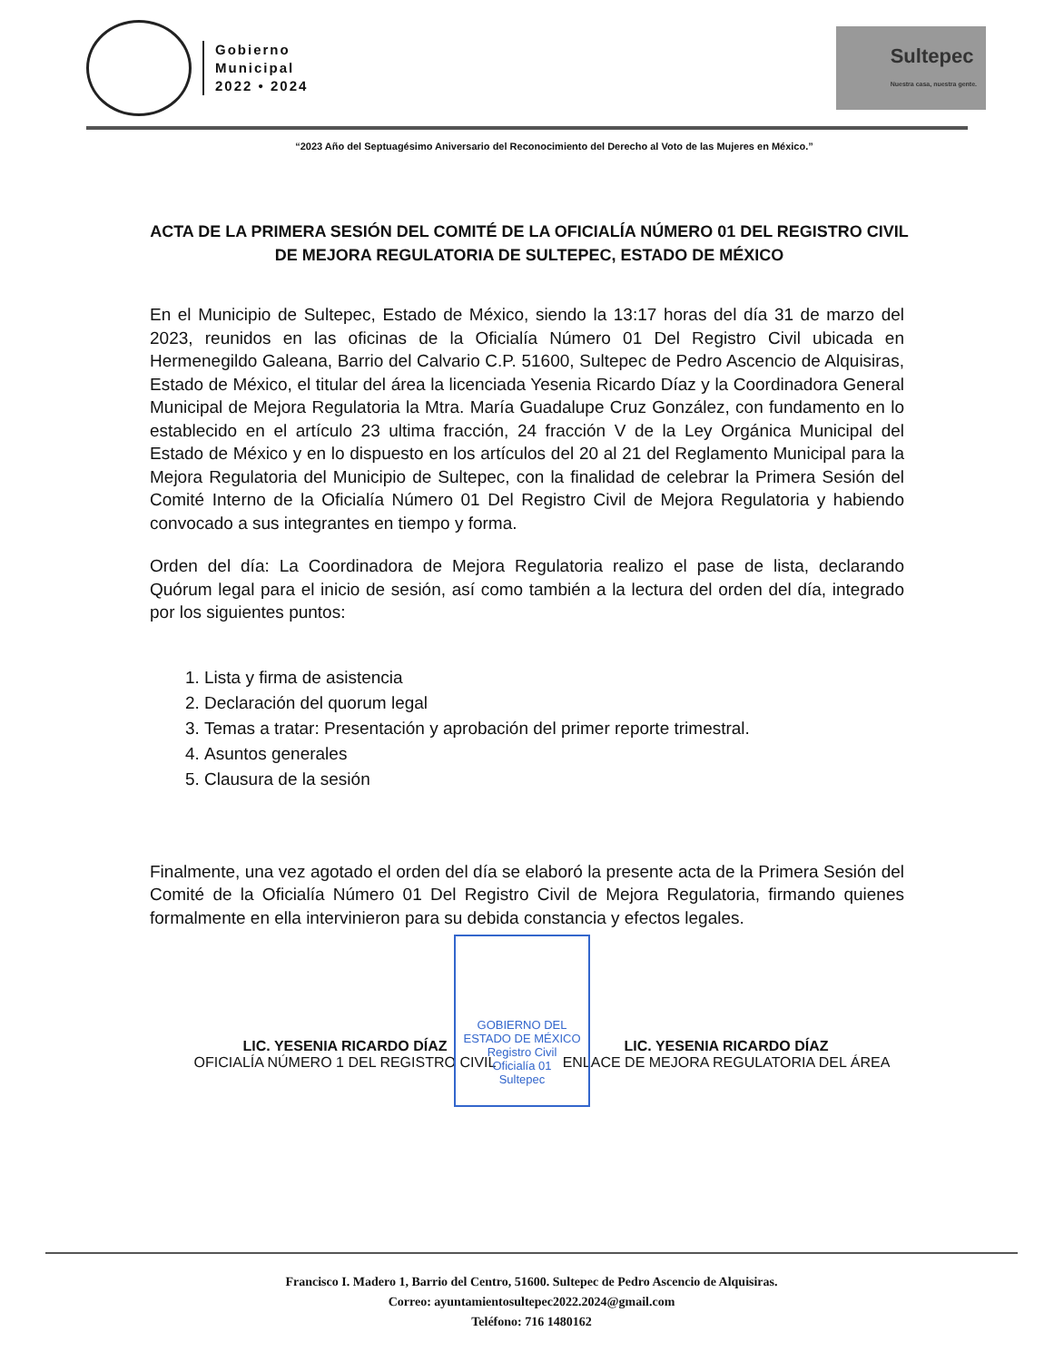Gobierno
Municipal
2022 • 2024
Sultepec
Nuestra casa, nuestra gente.
“2023 Año del Septuagésimo Aniversario del Reconocimiento del Derecho al Voto de las Mujeres en México.”
ACTA DE LA PRIMERA SESIÓN DEL COMITÉ DE LA OFICIALÍA NÚMERO 01 DEL REGISTRO CIVIL DE MEJORA REGULATORIA DE SULTEPEC, ESTADO DE MÉXICO
En el Municipio de Sultepec, Estado de México, siendo la 13:17 horas del día 31 de marzo del 2023, reunidos en las oficinas de la Oficialía Número 01 Del Registro Civil ubicada en Hermenegildo Galeana, Barrio del Calvario C.P. 51600, Sultepec de Pedro Ascencio de Alquisiras, Estado de México, el titular del área la licenciada Yesenia Ricardo Díaz y la Coordinadora General Municipal de Mejora Regulatoria la Mtra. María Guadalupe Cruz González, con fundamento en lo establecido en el artículo 23 ultima fracción, 24 fracción V de la Ley Orgánica Municipal del Estado de México y en lo dispuesto en los artículos del 20 al 21 del Reglamento Municipal para la Mejora Regulatoria del Municipio de Sultepec, con la finalidad de celebrar la Primera Sesión del Comité Interno de la Oficialía Número 01 Del Registro Civil de Mejora Regulatoria y habiendo convocado a sus integrantes en tiempo y forma.
Orden del día: La Coordinadora de Mejora Regulatoria realizo el pase de lista, declarando Quórum legal para el inicio de sesión, así como también a la lectura del orden del día, integrado por los siguientes puntos:
1. Lista y firma de asistencia
2. Declaración del quorum legal
3. Temas a tratar: Presentación y aprobación del primer reporte trimestral.
4. Asuntos generales
5. Clausura de la sesión
Finalmente, una vez agotado el orden del día se elaboró la presente acta de la Primera Sesión del Comité de la Oficialía Número 01 Del Registro Civil de Mejora Regulatoria, firmando quienes formalmente en ella intervinieron para su debida constancia y efectos legales.
GOBIERNO DEL
ESTADO DE MÉXICO
Registro Civil
Oficialía 01
Sultepec
LIC. YESENIA RICARDO DÍAZ
OFICIALÍA NÚMERO 1 DEL REGISTRO CIVIL
LIC. YESENIA RICARDO DÍAZ
ENLACE DE MEJORA REGULATORIA DEL ÁREA
Francisco I. Madero 1, Barrio del Centro, 51600. Sultepec de Pedro Ascencio de Alquisiras.
Correo: ayuntamientosultepec2022.2024@gmail.com
Teléfono: 716 1480162